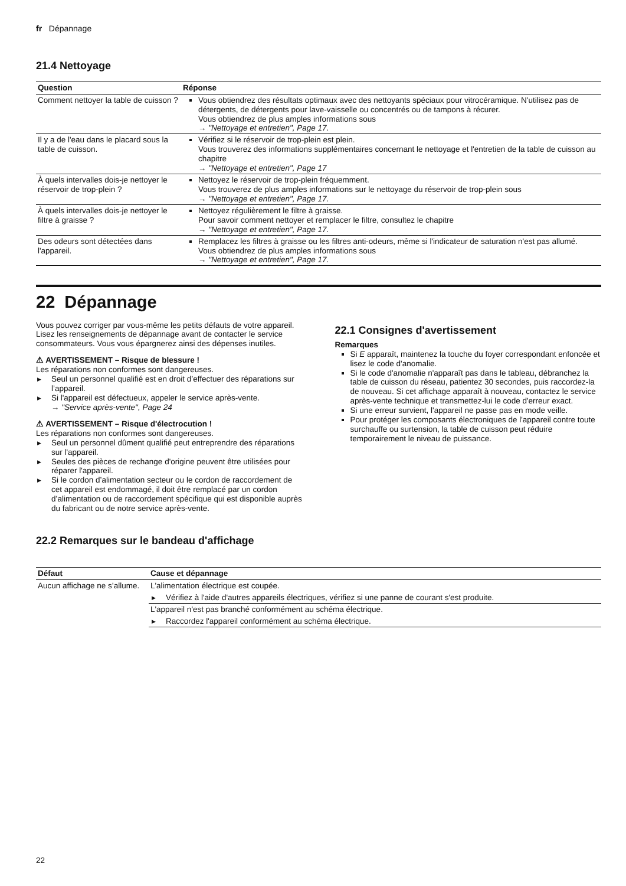fr Dépannage
21.4 Nettoyage
| Question | Réponse |
| --- | --- |
| Comment nettoyer la table de cuisson ? | Vous obtiendrez des résultats optimaux avec des nettoyants spéciaux pour vitrocéramique. N'utilisez pas de détergents, de détergents pour lave-vaisselle ou concentrés ou de tampons à récurer. Vous obtiendrez de plus amples informations sous → "Nettoyage et entretien", Page 17 . |
| Il y a de l'eau dans le placard sous la table de cuisson. | Vérifiez si le réservoir de trop-plein est plein. Vous trouverez des informations supplémentaires concernant le nettoyage et l'entretien de la table de cuisson au chapitre → "Nettoyage et entretien", Page 17 |
| À quels intervalles dois-je nettoyer le réservoir de trop-plein ? | Nettoyez le réservoir de trop-plein fréquemment. Vous trouverez de plus amples informations sur le nettoyage du réservoir de trop-plein sous → "Nettoyage et entretien", Page 17 . |
| À quels intervalles dois-je nettoyer le filtre à graisse ? | Nettoyez régulièrement le filtre à graisse. Pour savoir comment nettoyer et remplacer le filtre, consultez le chapitre → "Nettoyage et entretien", Page 17 . |
| Des odeurs sont détectées dans l'appareil. | Remplacez les filtres à graisse ou les filtres anti-odeurs, même si l'indicateur de saturation n'est pas allumé. Vous obtiendrez de plus amples informations sous → "Nettoyage et entretien", Page 17 . |
22 Dépannage
Vous pouvez corriger par vous-même les petits défauts de votre appareil. Lisez les renseignements de dépannage avant de contacter le service consommateurs. Vous vous épargnerez ainsi des dépenses inutiles.
⚠ AVERTISSEMENT – Risque de blessure !
Les réparations non conformes sont dangereuses.
▶ Seul un personnel qualifié est en droit d’effectuer des réparations sur l’appareil.
▶ Si l'appareil est défectueux, appeler le service après-vente.
→ "Service après-vente", Page 24
⚠ AVERTISSEMENT – Risque d'électrocution !
Les réparations non conformes sont dangereuses.
▶ Seul un personnel dûment qualifié peut entreprendre des réparations sur l'appareil.
▶ Seules des pièces de rechange d'origine peuvent être utilisées pour réparer l'appareil.
▶ Si le cordon d’alimentation secteur ou le cordon de raccordement de cet appareil est endommagé, il doit être remplacé par un cordon d’alimentation ou de raccordement spécifique qui est disponible auprès du fabricant ou de notre service après-vente.
22.1 Consignes d'avertissement
Remarques
Si E apparaît, maintenez la touche du foyer correspondant enfoncée et lisez le code d'anomalie.
Si le code d'anomalie n'apparaît pas dans le tableau, débranchez la table de cuisson du réseau, patientez 30 secondes, puis raccordez-la de nouveau. Si cet affichage apparaît à nouveau, contactez le service après-vente technique et transmettez-lui le code d'erreur exact.
Si une erreur survient, l'appareil ne passe pas en mode veille.
Pour protéger les composants électroniques de l'appareil contre toute surchauffe ou surtension, la table de cuisson peut réduire temporairement le niveau de puissance.
22.2 Remarques sur le bandeau d'affichage
| Défaut | Cause et dépannage |
| --- | --- |
| Aucun affichage ne s’allume. | L'alimentation électrique est coupée. ▶ Vérifiez à l'aide d'autres appareils électriques, vérifiez si une panne de courant s'est produite. |
| | L'appareil n'est pas branché conformément au schéma électrique. ▶ Raccordez l'appareil conformément au schéma électrique. |
22